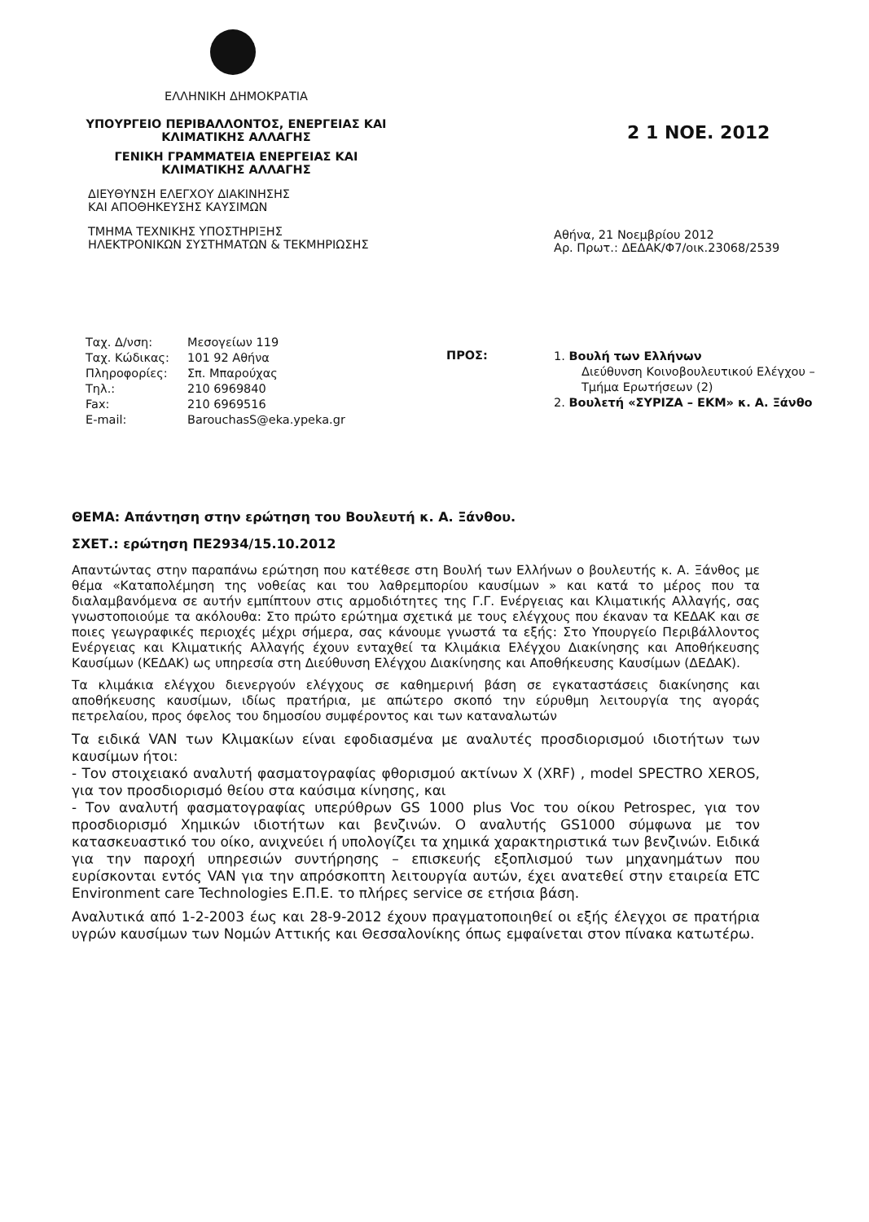ΕΛΛΗΝΙΚΗ ΔΗΜΟΚΡΑΤΙΑ
ΥΠΟΥΡΓΕΙΟ ΠΕΡΙΒΑΛΛΟΝΤΟΣ, ΕΝΕΡΓΕΙΑΣ ΚΑΙ
ΚΛΙΜΑΤΙΚΗΣ ΑΛΛΑΓΗΣ
ΓΕΝΙΚΗ ΓΡΑΜΜΑΤΕΙΑ ΕΝΕΡΓΕΙΑΣ ΚΑΙ
ΚΛΙΜΑΤΙΚΗΣ ΑΛΛΑΓΗΣ
ΔΙΕΥΘΥΝΣΗ ΕΛΕΓΧΟΥ ΔΙΑΚΙΝΗΣΗΣ
ΚΑΙ ΑΠΟΘΗΚΕΥΣΗΣ ΚΑΥΣΙΜΩΝ
ΤΜΗΜΑ ΤΕΧΝΙΚΗΣ ΥΠΟΣΤΗΡΙΞΗΣ
ΗΛΕΚΤΡΟΝΙΚΩΝ ΣΥΣΤΗΜΑΤΩΝ & ΤΕΚΜΗΡΙΩΣΗΣ
2 1 ΝΟΕ. 2012
Αθήνα, 21 Νοεμβρίου 2012
Αρ. Πρωτ.: ΔΕΔΑΚ/Φ7/οικ.23068/2539
| Ταχ. Δ/νση: | Μεσογείων 119 |
| Ταχ. Κώδικας: | 101 92 Αθήνα |
| Πληροφορίες: | Σπ. Μπαρούχας |
| Τηλ.: | 210 6969840 |
| Fax: | 210 6969516 |
| E-mail: | BarouchasS@eka.ypeka.gr |
ΠΡΟΣ:
1. Βουλή των Ελλήνων
Διεύθυνση Κοινοβουλευτικού Ελέγχου –
Τμήμα Ερωτήσεων (2)
2. Βουλετή «ΣΥΡΙΖΑ – ΕΚΜ» κ. Α. Ξάνθο
ΘΕΜΑ: Απάντηση στην ερώτηση του Βουλευτή κ. Α. Ξάνθου.
ΣΧΕΤ.: ερώτηση ΠΕ2934/15.10.2012
Απαντώντας στην παραπάνω ερώτηση που κατέθεσε στη Βουλή των Ελλήνων ο βουλευτής κ. Α. Ξάνθος με θέμα «Καταπολέμηση της νοθείας και του λαθρεμπορίου καυσίμων » και κατά το μέρος που τα διαλαμβανόμενα σε αυτήν εμπίπτουν στις αρμοδιότητες της Γ.Γ. Ενέργειας και Κλιματικής Αλλαγής, σας γνωστοποιούμε τα ακόλουθα: Στο πρώτο ερώτημα σχετικά με τους ελέγχους που έκαναν τα ΚΕΔΑΚ και σε ποιες γεωγραφικές περιοχές μέχρι σήμερα, σας κάνουμε γνωστά τα εξής: Στο Υπουργείο Περιβάλλοντος Ενέργειας και Κλιματικής Αλλαγής έχουν ενταχθεί τα Κλιμάκια Ελέγχου Διακίνησης και Αποθήκευσης Καυσίμων (ΚΕΔΑΚ) ως υπηρεσία στη Διεύθυνση Ελέγχου Διακίνησης και Αποθήκευσης Καυσίμων (ΔΕΔΑΚ).
Τα κλιμάκια ελέγχου διενεργούν ελέγχους σε καθημερινή βάση σε εγκαταστάσεις διακίνησης και αποθήκευσης καυσίμων, ιδίως πρατήρια, με απώτερο σκοπό την εύρυθμη λειτουργία της αγοράς πετρελαίου, προς όφελος του δημοσίου συμφέροντος και των καταναλωτών
Τα ειδικά VAN των Κλιμακίων είναι εφοδιασμένα με αναλυτές προσδιορισμού ιδιοτήτων των καυσίμων ήτοι:
- Τον στοιχειακό αναλυτή φασματογραφίας φθορισμού ακτίνων X (XRF) , model SPECTRO XEROS, για τον προσδιορισμό θείου στα καύσιμα κίνησης, και
- Τον αναλυτή φασματογραφίας υπερύθρων GS 1000 plus Voc του οίκου Petrospec, για τον προσδιορισμό Χημικών ιδιοτήτων και βενζινών. Ο αναλυτής GS1000 σύμφωνα με τον κατασκευαστικό του οίκο, ανιχνεύει ή υπολογίζει τα χημικά χαρακτηριστικά των βενζινών. Ειδικά για την παροχή υπηρεσιών συντήρησης – επισκευής εξοπλισμού των μηχανημάτων που ευρίσκονται εντός VAN για την απρόσκοπτη λειτουργία αυτών, έχει ανατεθεί στην εταιρεία ETC Environment care Technologies Ε.Π.Ε. το πλήρες service σε ετήσια βάση.
Αναλυτικά από 1-2-2003 έως και 28-9-2012 έχουν πραγματοποιηθεί οι εξής έλεγχοι σε πρατήρια υγρών καυσίμων των Νομών Αττικής και Θεσσαλονίκης όπως εμφαίνεται στον πίνακα κατωτέρω.